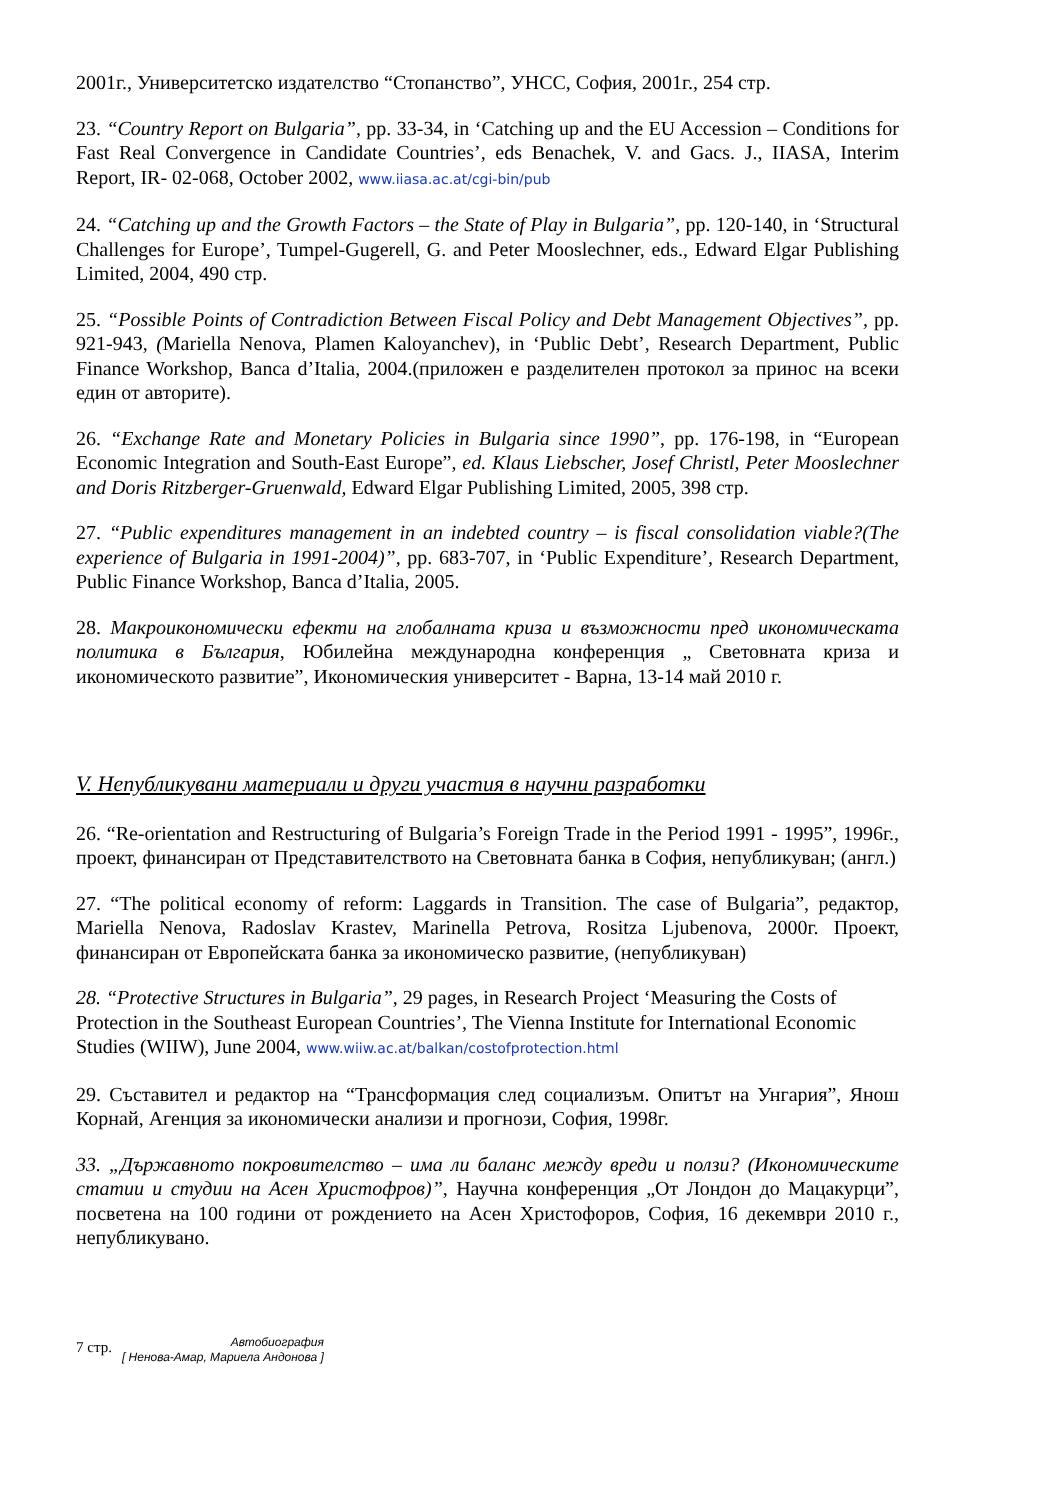2001г., Университетско издателство “Стопанство”, УНСС, София, 2001г., 254 стр.
23. “Country Report on Bulgaria”, pp. 33-34, in ‘Catching up and the EU Accession – Conditions for Fast Real Convergence in Candidate Countries’, eds Benachek, V. and Gacs. J., IIASA, Interim Report, IR- 02-068, October 2002, www.iiasa.ac.at/cgi-bin/pub
24. “Catching up and the Growth Factors – the State of Play in Bulgaria”, pp. 120-140, in ‘Structural Challenges for Europe’, Tumpel-Gugerell, G. and Peter Mooslechner, eds., Edward Elgar Publishing Limited, 2004, 490 стр.
25. “Possible Points of Contradiction Between Fiscal Policy and Debt Management Objectives”, pp. 921-943, (Mariella Nenova, Plamen Kaloyanchev), in ‘Public Debt’, Research Department, Public Finance Workshop, Banca d’Italia, 2004.(приложен е разделителен протокол за принос на всеки един от авторите).
26. “Exchange Rate and Monetary Policies in Bulgaria since 1990”, pp. 176-198, in “European Economic Integration and South-East Europe”, ed. Klaus Liebscher, Josef Christl, Peter Mooslechner and Doris Ritzberger-Gruenwald, Edward Elgar Publishing Limited, 2005, 398 стр.
27. “Public expenditures management in an indebted country – is fiscal consolidation viable?(The experience of Bulgaria in 1991-2004)”, pp. 683-707, in ‘Public Expenditure’, Research Department, Public Finance Workshop, Banca d’Italia, 2005.
28. Макроикономически ефекти на глобалната криза и възможности пред икономическата политика в България, Юбилейна международна конференция „ Световната криза и икономическото развитие”, Икономическия университет - Варна, 13-14 май 2010 г.
V. Непубликувани материали и други участия в научни разработки
26. “Re-orientation and Restructuring of Bulgaria’s Foreign Trade in the Period 1991 - 1995”, 1996г., проект, финансиран от Представителството на Световната банка в София, непубликуван; (англ.)
27. “The political economy of reform: Laggards in Transition. The case of Bulgaria”, редактор, Mariella Nenova, Radoslav Krastev, Marinella Petrova, Rositza Ljubenova, 2000г. Проект, финансиран от Европейската банка за икономическо развитие, (непубликуван)
28. “Protective Structures in Bulgaria”, 29 pages, in Research Project ‘Measuring the Costs of Protection in the Southeast European Countries’, The Vienna Institute for International Economic Studies (WIIW), June 2004, www.wiiw.ac.at/balkan/costofprotection.html
29. Съставител и редактор на “Трансформация след социализъм. Опитът на Унгария”, Янош Корнай, Агенция за икономически анализи и прогнози, София, 1998г.
33. „Държавното покровителство – има ли баланс между вреди и ползи? (Икономическите статии и студии на Асен Христофров)”, Научна конференция „От Лондон до Мацакурци”, посветена на 100 години от рождението на Асен Христофоров, София, 16 декември 2010 г., непубликувано.
7 стр. Автобиография
[ Ненова-Амар, Мариела Андонова ]